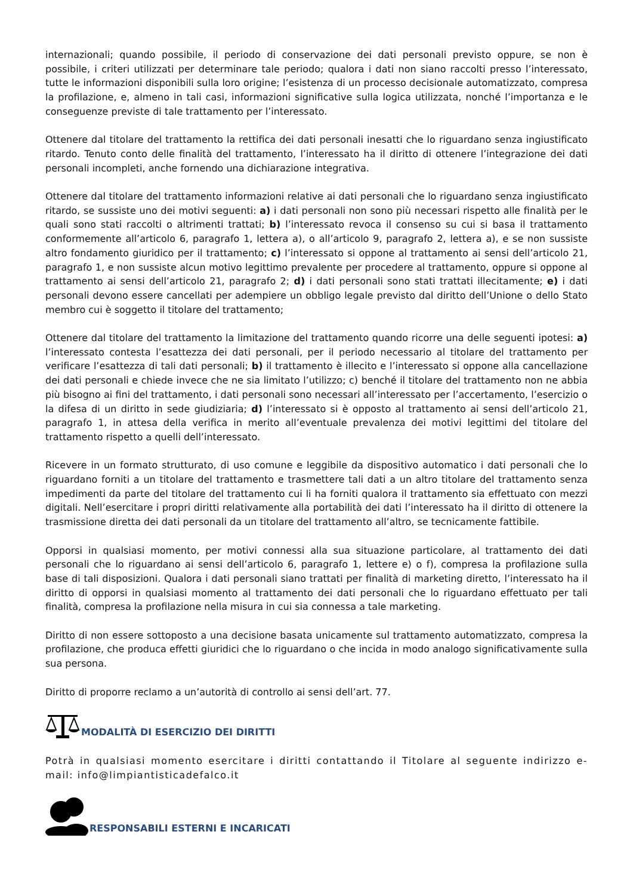internazionali; quando possibile, il periodo di conservazione dei dati personali previsto oppure, se non è possibile, i criteri utilizzati per determinare tale periodo; qualora i dati non siano raccolti presso l’interessato, tutte le informazioni disponibili sulla loro origine; l’esistenza di un processo decisionale automatizzato, compresa la profilazione, e, almeno in tali casi, informazioni significative sulla logica utilizzata, nonché l’importanza e le conseguenze previste di tale trattamento per l’interessato.
Ottenere dal titolare del trattamento la rettifica dei dati personali inesatti che lo riguardano senza ingiustificato ritardo. Tenuto conto delle finalità del trattamento, l’interessato ha il diritto di ottenere l’integrazione dei dati personali incompleti, anche fornendo una dichiarazione integrativa.
Ottenere dal titolare del trattamento informazioni relative ai dati personali che lo riguardano senza ingiustificato ritardo, se sussiste uno dei motivi seguenti: a) i dati personali non sono più necessari rispetto alle finalità per le quali sono stati raccolti o altrimenti trattati; b) l’interessato revoca il consenso su cui si basa il trattamento conformemente all’articolo 6, paragrafo 1, lettera a), o all’articolo 9, paragrafo 2, lettera a), e se non sussiste altro fondamento giuridico per il trattamento; c) l’interessato si oppone al trattamento ai sensi dell’articolo 21, paragrafo 1, e non sussiste alcun motivo legittimo prevalente per procedere al trattamento, oppure si oppone al trattamento ai sensi dell’articolo 21, paragrafo 2; d) i dati personali sono stati trattati illecitamente; e) i dati personali devono essere cancellati per adempiere un obbligo legale previsto dal diritto dell’Unione o dello Stato membro cui è soggetto il titolare del trattamento;
Ottenere dal titolare del trattamento la limitazione del trattamento quando ricorre una delle seguenti ipotesi: a) l’interessato contesta l’esattezza dei dati personali, per il periodo necessario al titolare del trattamento per verificare l’esattezza di tali dati personali; b) il trattamento è illecito e l’interessato si oppone alla cancellazione dei dati personali e chiede invece che ne sia limitato l’utilizzo; c) benché il titolare del trattamento non ne abbia più bisogno ai fini del trattamento, i dati personali sono necessari all’interessato per l’accertamento, l’esercizio o la difesa di un diritto in sede giudiziaria; d) l’interessato si è opposto al trattamento ai sensi dell’articolo 21, paragrafo 1, in attesa della verifica in merito all’eventuale prevalenza dei motivi legittimi del titolare del trattamento rispetto a quelli dell’interessato.
Ricevere in un formato strutturato, di uso comune e leggibile da dispositivo automatico i dati personali che lo riguardano forniti a un titolare del trattamento e trasmettere tali dati a un altro titolare del trattamento senza impedimenti da parte del titolare del trattamento cui li ha forniti qualora il trattamento sia effettuato con mezzi digitali. Nell’esercitare i propri diritti relativamente alla portabilità dei dati l’interessato ha il diritto di ottenere la trasmissione diretta dei dati personali da un titolare del trattamento all’altro, se tecnicamente fattibile.
Opporsi in qualsiasi momento, per motivi connessi alla sua situazione particolare, al trattamento dei dati personali che lo riguardano ai sensi dell’articolo 6, paragrafo 1, lettere e) o f), compresa la profilazione sulla base di tali disposizioni. Qualora i dati personali siano trattati per finalità di marketing diretto, l’interessato ha il diritto di opporsi in qualsiasi momento al trattamento dei dati personali che lo riguardano effettuato per tali finalità, compresa la profilazione nella misura in cui sia connessa a tale marketing.
Diritto di non essere sottoposto a una decisione basata unicamente sul trattamento automatizzato, compresa la profilazione, che produca effetti giuridici che lo riguardano o che incida in modo analogo significativamente sulla sua persona.
Diritto di proporre reclamo a un’autorità di controllo ai sensi dell’art. 77.
MODALITÀ DI ESERCIZIO DEI DIRITTI
Potrà in qualsiasi momento esercitare i diritti contattando il Titolare al seguente indirizzo e-mail: info@limpiantisticadefalco.it
RESPONSABILI ESTERNI E INCARICATI